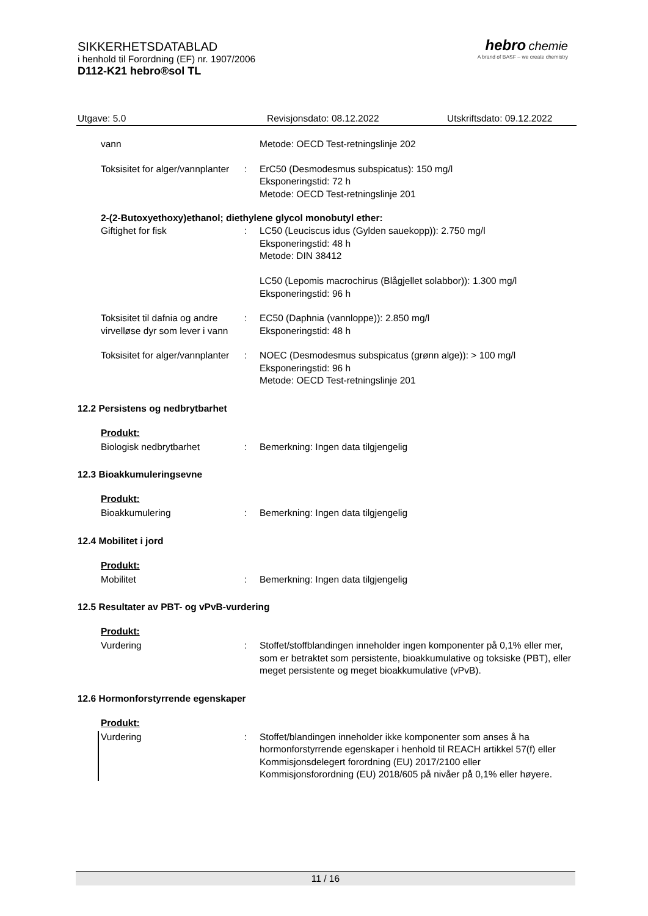SIKKERHETSDATABLAD
i henhold til Forordning (EF) nr. 1907/2006
D112-K21 hebro®sol TL
hebro chemie
A brand of BASF – we create chemistry
Utgave: 5.0 Revisjonsdato: 08.12.2022 Utskriftsdato: 09.12.2022
vann Metode: OECD Test-retningslinje 202
Toksisitet for alger/vannplanter
: ErC50 (Desmodesmus subspicatus): 150 mg/l
Eksponeringstid: 72 h
Metode: OECD Test-retningslinje 201
2-(2-Butoxyethoxy)ethanol; diethylene glycol monobutyl ether:
Giftighet for fisk : LC50 (Leuciscus idus (Gylden sauekopp)): 2.750 mg/l
Eksponeringstid: 48 h
Metode: DIN 38412
LC50 (Lepomis macrochirus (Blågjellet solabbor)): 1.300 mg/l
Eksponeringstid: 96 h
Toksisitet til dafnia og andre virvelløse dyr som lever i vann
: EC50 (Daphnia (vannloppe)): 2.850 mg/l
Eksponeringstid: 48 h
Toksisitet for alger/vannplanter
: NOEC (Desmodesmus subspicatus (grønn alge)): > 100 mg/l
Eksponeringstid: 96 h
Metode: OECD Test-retningslinje 201
12.2 Persistens og nedbrytbarhet
Produkt:
Biologisk nedbrytbarhet : Bemerkning: Ingen data tilgjengelig
12.3 Bioakkumuleringsevne
Produkt:
Bioakkumulering : Bemerkning: Ingen data tilgjengelig
12.4 Mobilitet i jord
Produkt:
Mobilitet : Bemerkning: Ingen data tilgjengelig
12.5 Resultater av PBT- og vPvB-vurdering
Produkt:
Vurdering : Stoffet/stoffblandingen inneholder ingen komponenter på 0,1% eller mer, som er betraktet som persistente, bioakkumulative og toksiske (PBT), eller meget persistente og meget bioakkumulative (vPvB).
12.6 Hormonforstyrrende egenskaper
Produkt:
Vurdering : Stoffet/blandingen inneholder ikke komponenter som anses å ha hormonforstyrrende egenskaper i henhold til REACH artikkel 57(f) eller Kommisjonsdelegert forordning (EU) 2017/2100 eller Kommisjonsforordning (EU) 2018/605 på nivåer på 0,1% eller høyere.
11 / 16